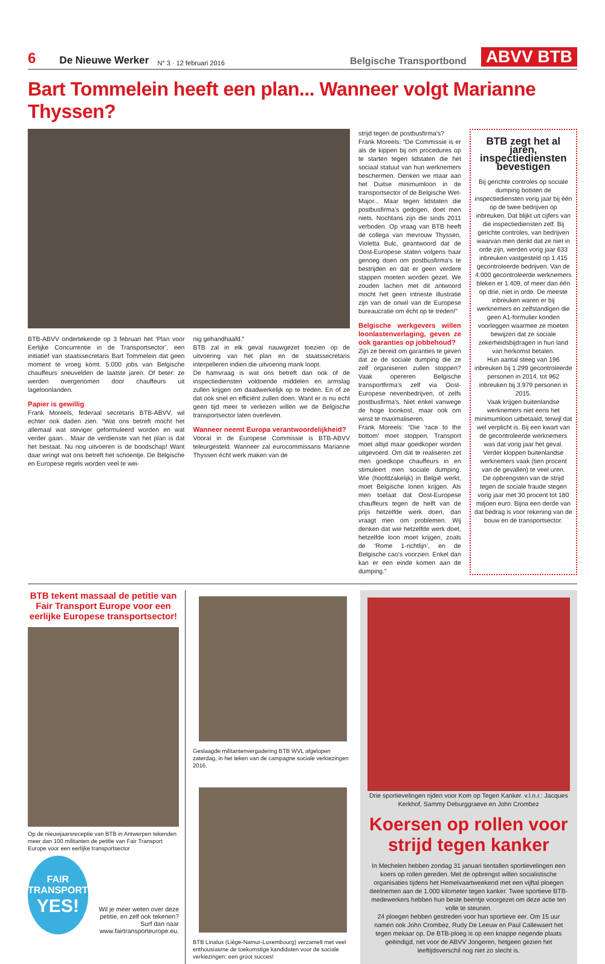6 De Nieuwe Werker N° 3 · 12 februari 2016 Belgische Transportbond ABVV BTB
Bart Tommelein heeft een plan... Wanneer volgt Marianne Thyssen?
BTB-ABVV ondertekende op 3 februari het ‘Plan voor Eerlijke Concurrentie in de Transportsector’, een initiatief van staatssecretaris Bart Tommelein dat geen moment te vroeg komt. 5.000 jobs van Belgische chauffeurs sneuvelden de laatste jaren. Of beter: ze werden overgenomen door chauffeurs uit lageloonlanden.
Papier is gewillig
Frank Moreels, federaal secretaris BTB-ABVV, wil echter ook daden zien. “Wat ons betreft mocht het allemaal wat steviger geformuleerd worden en wat verder gaan... Maar de verdienste van het plan is dat het bestaat. Nu nog uitvoeren is de boodschap! Want daar wringt wat ons betreft het schoentje. De Belgische en Europese regels worden veel te wei-
nig gehandhaafd.”
BTB zal in elk geval nauwgezet toezien op de uitvoering van het plan en de staatssecretaris interpelleren indien die uitvoering mank loopt.
De hamvraag is wat ons betreft dan ook of de inspectiediensten voldoende middelen en armslag zullen krijgen om daadwerkelijk op te treden. En of ze dat ook snel en efficiënt zullen doen. Want er is nu echt geen tijd meer te verliezen willen we de Belgische transportsector laten overleven.
Wanneer neemt Europa verantwoordelijkheid?
Vooral in de Europese Commissie is BTB-ABVV teleurgesteld. Wanneer zal eurocommissaris Marianne Thyssen écht werk maken van de
strijd tegen de postbusfirma's?
Frank Moreels: “De Commissie is er als de kippen bij om procedures op te starten tegen lidstaten die het sociaal statuut van hun werknemers beschermen. Denken we maar aan het Duitse minimumloon in de transportsector of de Belgische Wet-Major... Maar tegen lidstaten die postbusfirma’s gedogen, doet men niets. Nochtans zijn die sinds 2011 verboden. Op vraag van BTB heeft de collega van mevrouw Thyssen, Violetta Bulc, geantwoord dat de Oost-Europese staten volgens haar genoeg doen om postbusfirma’s te bestrijden en dat er geen verdere stappen moeten worden gezet. We zouden lachen met dit antwoord mocht het geen intrieste illustratie zijn van de onwil van de Europese bureaucratie om écht op te treden!”
Belgische werkgevers willen loonlastenverlaging, geven ze ook garanties op jobbehoud?
Zijn ze bereid om garanties te geven dat ze de sociale dumping die ze zelf organiseren zullen stoppen? Vaak opereren Belgische transportfirma’s zelf via Oost-Europese nevenbedrijven, of zelfs postbusfirma's. Niet enkel vanwege de hoge loonkost, maar ook om winst te maximaliseren.
Frank Moreels: “Die ‘race to the bottom’ moet stoppen. Transport moet altijd maar goedkoper worden uitgevoerd. Om dat te realiseren zet men goedkope chauffeurs in en stimuleert men sociale dumping. Wie (hoofdzakelijk) in België werkt, moet Belgische lonen krijgen. Als men toelaat dat Oost-Europese chauffeurs tegen de helft van de prijs hetzelfde werk doen, dan vraagt men om problemen. Wij denken dat wie hetzelfde werk doet, hetzelfde loon moet krijgen, zoals de ‘Rome 1-richtlijn’, en de Belgische cao’s voorzien. Enkel dan kan er een einde komen aan de dumping.”
BTB zegt het al jaren, inspectiediensten bevestigen
Bij gerichte controles op sociale dumping botsten de inspectiediensten vorig jaar bij één op de twee bedrijven op inbreuken. Dat blijkt uit cijfers van die inspectiediensten zelf. Bij gerichte controles, van bedrijven waarvan men denkt dat ze niet in orde zijn, werden vorig jaar 633 inbreuken vastgesteld op 1.415 gecontroleerde bedrijven. Van de 4.000 gecontroleerde werknemers bleken er 1.409, of meer dan één op drie, niet in orde. De meeste inbreuken waren er bij werknemers en zelfstandigen die geen A1-formulier konden voorleggen waarmee ze moeten bewijzen dat ze sociale zekerheidsbijdragen in hun land van herkomst betalen.
Hun aantal steeg van 196 inbreuken bij 1.299 gecontroleerde personen in 2014, tot 962 inbreuken bij 3.979 personen in 2015.
Vaak krijgen buitenlandse werknemers niet eens het minimumloon uitbetaald, terwijl dat wel verplicht is. Bij een kwart van de gecontroleerde werknemers was dat vorig jaar het geval. Verder kloppen buitenlandse werknemers vaak (tien procent van de gevallen) te veel uren.
De opbrengsten van de strijd tegen de sociale fraude stegen vorig jaar met 30 procent tot 180 miljoen euro. Bijna een derde van dat bedrag is voor rekening van de bouw en de transportsector.
BTB tekent massaal de petitie van Fair Transport Europe voor een eerlijke Europese transportsector!
Op de nieuwjaarsreceptie van BTB in Antwerpen tekenden meer dan 100 militanten de petitie van Fair Transport Europe voor een eerlijke transportsector
FAIR TRANSPORT
YES!
Wil je meer weten over deze petitie, en zelf ook tekenen? Surf dan naar www.fairtransporteurope.eu.
Geslaagde militantenvergadering BTB WVL afgelopen zaterdag, in het teken van de campagne sociale verkiezingen 2016.
BTB Linalux (Liège-Namur-Luxembourg) verzamelt met veel enthousiasme de toekomstige kandidaten voor de sociale verkiezingen: een groot succes!
Drie sportievelingen rijden voor Kom op Tegen Kanker. v.l.n.r.: Jacques Kerkhof, Sammy Deburggraeve en John Crombez
Koersen op rollen voor strijd tegen kanker
In Mechelen hebben zondag 31 januari tientallen sportievelingen een koers op rollen gereden. Met de opbrengst willen socialistische organisaties tijdens het Hemelvaartweekend met een vijftal ploegen deelnemen aan de 1.000 kilometer tegen kanker. Twee sportieve BTB-medewerkers hebben hun beste beentje voorgezet om deze actie ten volle te steunen.
24 ploegen hebben gestreden voor hun sportieve eer. Om 15 uur namen ook John Crombez, Rudy De Leeuw en Paul Callewaert het tegen mekaar op. De BTB-ploeg is op een knappe negende plaats geëindigd, net voor de ABVV Jongeren, hetgeen gezien het leeftijdsverschil nog niet zo slecht is.